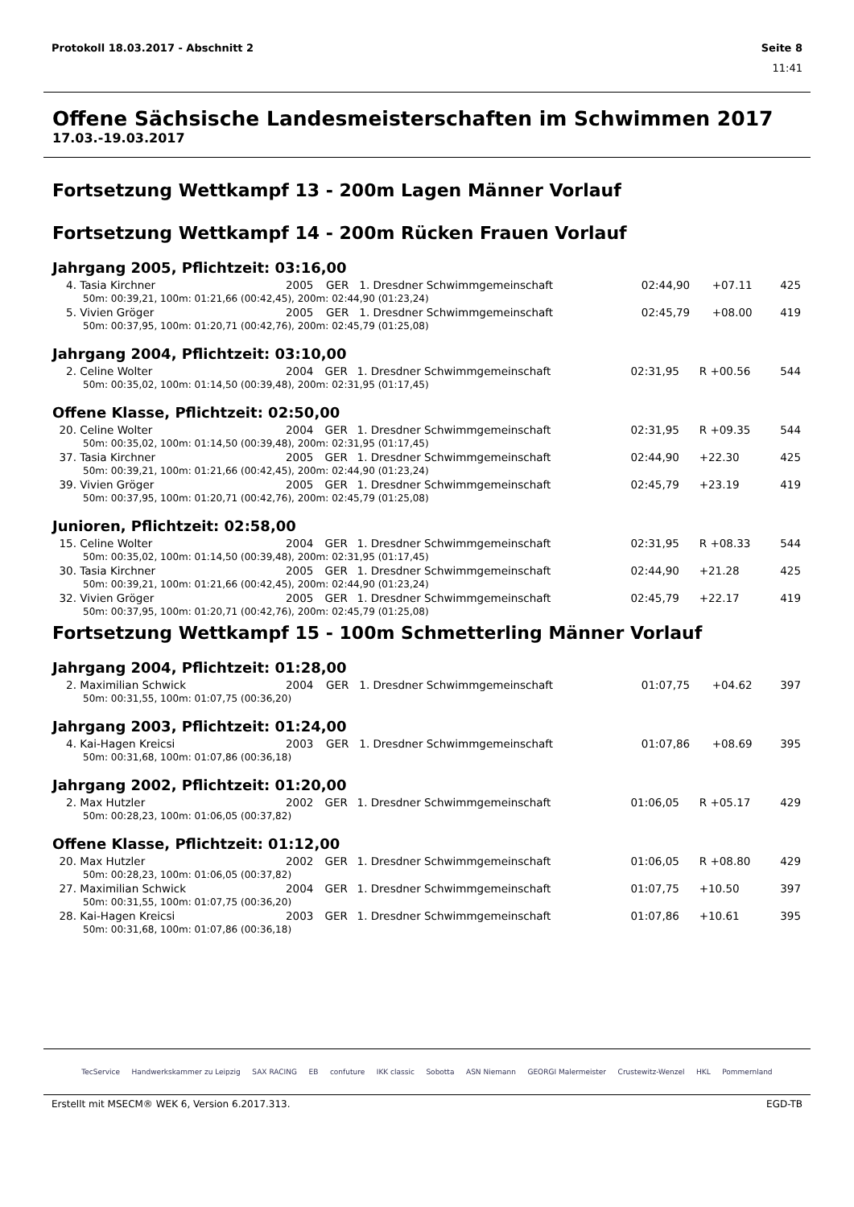Protokoll 18.03.2017 - Abschnitt 2 Seite 8
11:41
Offene Sächsische Landesmeisterschaften im Schwimmen 2017
17.03.-19.03.2017
Fortsetzung Wettkampf 13 - 200m Lagen Männer Vorlauf
Fortsetzung Wettkampf 14 - 200m Rücken Frauen Vorlauf
Jahrgang 2005, Pflichtzeit: 03:16,00
| 4. | Tasia Kirchner | 2005 | GER | 1. Dresdner Schwimmgemeinschaft | 02:44,90 | +07.11 | 425 |
| 50m: 00:39,21, 100m: 01:21,66 (00:42,45), 200m: 02:44,90 (01:23,24) | | | | | | | |
| 5. | Vivien Gröger | 2005 | GER | 1. Dresdner Schwimmgemeinschaft | 02:45,79 | +08.00 | 419 |
| 50m: 00:37,95, 100m: 01:20,71 (00:42,76), 200m: 02:45,79 (01:25,08) | | | | | | | |
Jahrgang 2004, Pflichtzeit: 03:10,00
| 2. | Celine Wolter | 2004 | GER | 1. Dresdner Schwimmgemeinschaft | 02:31,95 | R +00.56 | 544 |
| 50m: 00:35,02, 100m: 01:14,50 (00:39,48), 200m: 02:31,95 (01:17,45) | | | | | | | |
Offene Klasse, Pflichtzeit: 02:50,00
| 20. | Celine Wolter | 2004 | GER | 1. Dresdner Schwimmgemeinschaft | 02:31,95 | R +09.35 | 544 |
| 50m: 00:35,02, 100m: 01:14,50 (00:39,48), 200m: 02:31,95 (01:17,45) | | | | | | | |
| 37. | Tasia Kirchner | 2005 | GER | 1. Dresdner Schwimmgemeinschaft | 02:44,90 | +22.30 | 425 |
| 50m: 00:39,21, 100m: 01:21,66 (00:42,45), 200m: 02:44,90 (01:23,24) | | | | | | | |
| 39. | Vivien Gröger | 2005 | GER | 1. Dresdner Schwimmgemeinschaft | 02:45,79 | +23.19 | 419 |
| 50m: 00:37,95, 100m: 01:20,71 (00:42,76), 200m: 02:45,79 (01:25,08) | | | | | | | |
Junioren, Pflichtzeit: 02:58,00
| 15. | Celine Wolter | 2004 | GER | 1. Dresdner Schwimmgemeinschaft | 02:31,95 | R +08.33 | 544 |
| 50m: 00:35,02, 100m: 01:14,50 (00:39,48), 200m: 02:31,95 (01:17,45) | | | | | | | |
| 30. | Tasia Kirchner | 2005 | GER | 1. Dresdner Schwimmgemeinschaft | 02:44,90 | +21.28 | 425 |
| 50m: 00:39,21, 100m: 01:21,66 (00:42,45), 200m: 02:44,90 (01:23,24) | | | | | | | |
| 32. | Vivien Gröger | 2005 | GER | 1. Dresdner Schwimmgemeinschaft | 02:45,79 | +22.17 | 419 |
| 50m: 00:37,95, 100m: 01:20,71 (00:42,76), 200m: 02:45,79 (01:25,08) | | | | | | | |
Fortsetzung Wettkampf 15 - 100m Schmetterling Männer Vorlauf
Jahrgang 2004, Pflichtzeit: 01:28,00
| 2. | Maximilian Schwick | 2004 | GER | 1. Dresdner Schwimmgemeinschaft | 01:07,75 | +04.62 | 397 |
| 50m: 00:31,55, 100m: 01:07,75 (00:36,20) | | | | | | | |
Jahrgang 2003, Pflichtzeit: 01:24,00
| 4. | Kai-Hagen Kreicsi | 2003 | GER | 1. Dresdner Schwimmgemeinschaft | 01:07,86 | +08.69 | 395 |
| 50m: 00:31,68, 100m: 01:07,86 (00:36,18) | | | | | | | |
Jahrgang 2002, Pflichtzeit: 01:20,00
| 2. | Max Hutzler | 2002 | GER | 1. Dresdner Schwimmgemeinschaft | 01:06,05 | R +05.17 | 429 |
| 50m: 00:28,23, 100m: 01:06,05 (00:37,82) | | | | | | | |
Offene Klasse, Pflichtzeit: 01:12,00
| 20. | Max Hutzler | 2002 | GER | 1. Dresdner Schwimmgemeinschaft | 01:06,05 | R +08.80 | 429 |
| 50m: 00:28,23, 100m: 01:06,05 (00:37,82) | | | | | | | |
| 27. | Maximilian Schwick | 2004 | GER | 1. Dresdner Schwimmgemeinschaft | 01:07,75 | +10.50 | 397 |
| 50m: 00:31,55, 100m: 01:07,75 (00:36,20) | | | | | | | |
| 28. | Kai-Hagen Kreicsi | 2003 | GER | 1. Dresdner Schwimmgemeinschaft | 01:07,86 | +10.61 | 395 |
| 50m: 00:31,68, 100m: 01:07,86 (00:36,18) | | | | | | | |
TecService Handwerkskammer zu Leipzig SAX RACING EB confuture IKK classic Sobotta ASN Niemann GEORGI Malermeister Crustewitz-Wenzel HKL Pommernland
Erstellt mit MSECM® WEK 6, Version 6.2017.313. EGD-TB